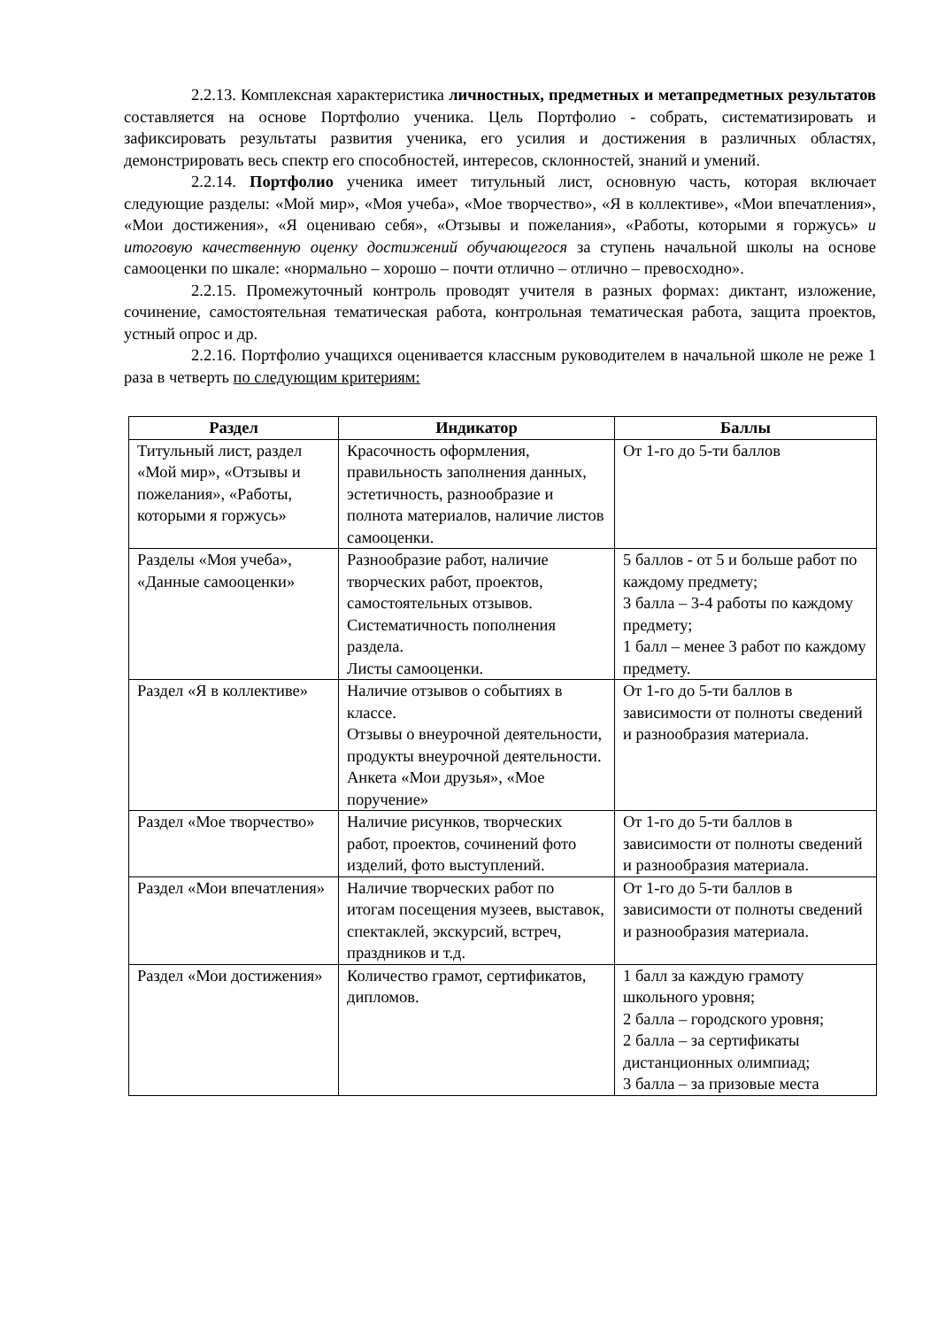2.2.13. Комплексная характеристика личностных, предметных и метапредметных результатов составляется на основе Портфолио ученика. Цель Портфолио - собрать, систематизировать и зафиксировать результаты развития ученика, его усилия и достижения в различных областях, демонстрировать весь спектр его способностей, интересов, склонностей, знаний и умений.
2.2.14. Портфолио ученика имеет титульный лист, основную часть, которая включает следующие разделы: «Мой мир», «Моя учеба», «Мое творчество», «Я в коллективе», «Мои впечатления», «Мои достижения», «Я оцениваю себя», «Отзывы и пожелания», «Работы, которыми я горжусь» и итоговую качественную оценку достижений обучающегося за ступень начальной школы на основе самооценки по шкале: «нормально – хорошо – почти отлично – отлично – превосходно».
2.2.15. Промежуточный контроль проводят учителя в разных формах: диктант, изложение, сочинение, самостоятельная тематическая работа, контрольная тематическая работа, защита проектов, устный опрос и др.
2.2.16. Портфолио учащихся оценивается классным руководителем в начальной школе не реже 1 раза в четверть по следующим критериям:
| Раздел | Индикатор | Баллы |
| --- | --- | --- |
| Титульный лист, раздел «Мой мир», «Отзывы и пожелания», «Работы, которыми я горжусь» | Красочность оформления, правильность заполнения данных, эстетичность, разнообразие и полнота материалов, наличие листов самооценки. | От 1-го до 5-ти баллов |
| Разделы «Моя учеба», «Данные самооценки» | Разнообразие работ, наличие творческих работ, проектов, самостоятельных отзывов. Систематичность пополнения раздела. Листы самооценки. | 5 баллов - от 5 и больше работ по каждому предмету; 3 балла – 3-4 работы по каждому предмету; 1 балл – менее 3 работ по каждому предмету. |
| Раздел «Я в коллективе» | Наличие отзывов о событиях в классе. Отзывы о внеурочной деятельности, продукты внеурочной деятельности. Анкета «Мои друзья», «Мое поручение» | От 1-го до 5-ти баллов в зависимости от полноты сведений и разнообразия материала. |
| Раздел «Мое творчество» | Наличие рисунков, творческих работ, проектов, сочинений фото изделий, фото выступлений. | От 1-го до 5-ти баллов в зависимости от полноты сведений и разнообразия материала. |
| Раздел «Мои впечатления» | Наличие творческих работ по итогам посещения музеев, выставок, спектаклей, экскурсий, встреч, праздников и т.д. | От 1-го до 5-ти баллов в зависимости от полноты сведений и разнообразия материала. |
| Раздел «Мои достижения» | Количество грамот, сертификатов, дипломов. | 1 балл за каждую грамоту школьного уровня; 2 балла – городского уровня; 2 балла – за сертификаты дистанционных олимпиад; 3 балла – за призовые места |